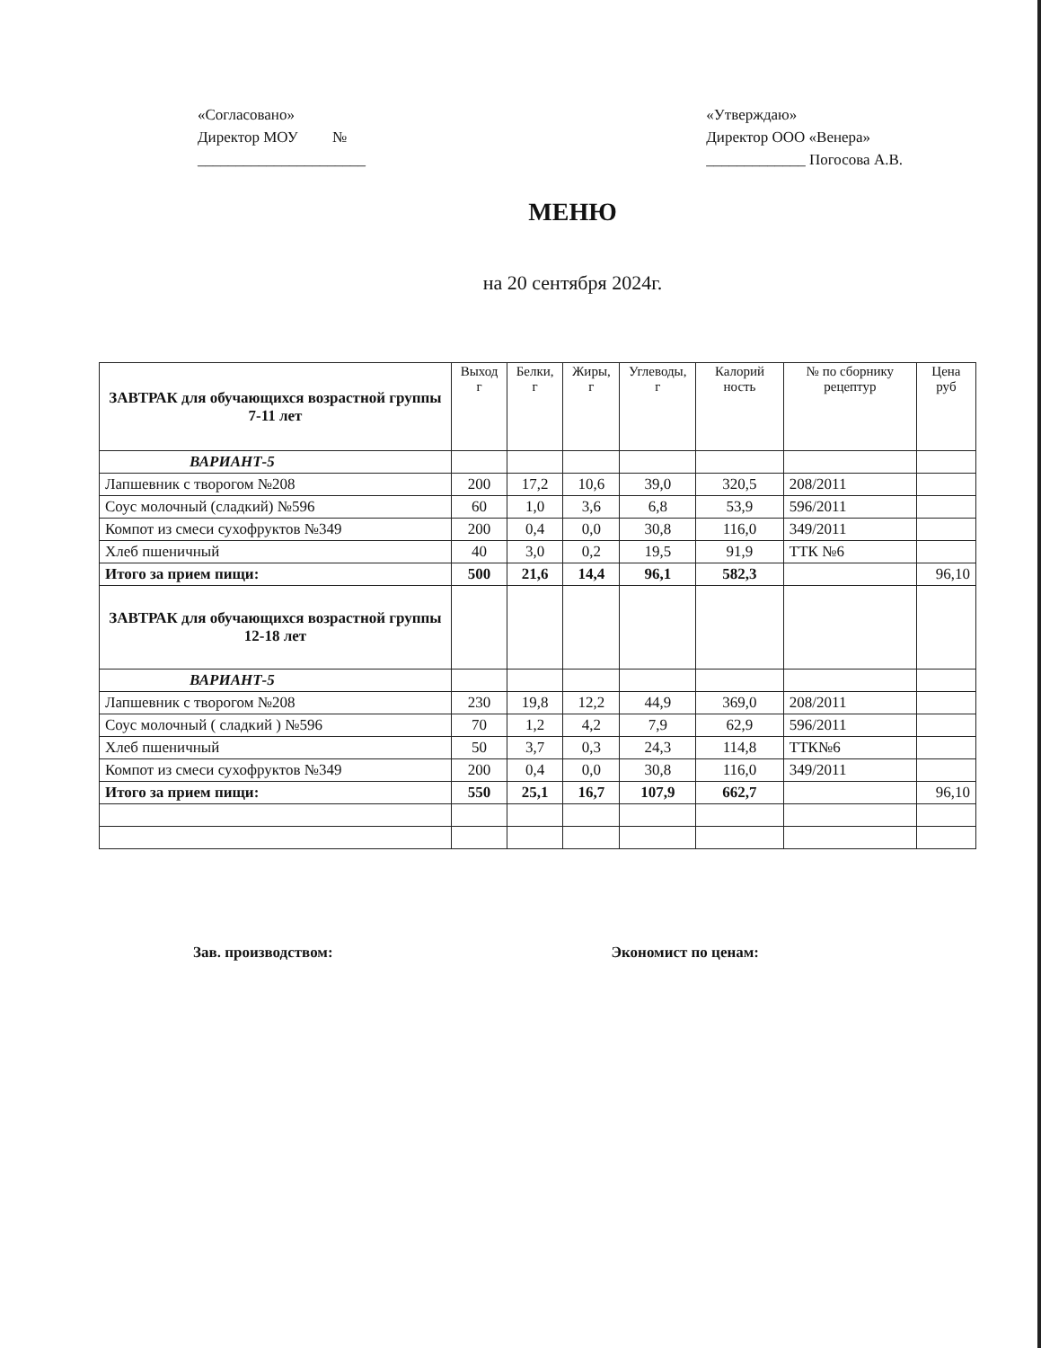«Согласовано»
Директор МОУ №
______________________
«Утверждаю»
Директор ООО «Венера»
_____________ Погосова А.В.
МЕНЮ
на 20 сентября 2024г.
| ЗАВТРАК для обучающихся возрастной группы 7-11 лет | Выход г | Белки, г | Жиры, г | Углеводы, г | Калорий ность | № по сборнику рецептур | Цена руб |
| --- | --- | --- | --- | --- | --- | --- | --- |
| ВАРИАНТ-5 | | | | | | | |
| Лапшевник с творогом №208 | 200 | 17,2 | 10,6 | 39,0 | 320,5 | 208/2011 | |
| Соус молочный (сладкий) №596 | 60 | 1,0 | 3,6 | 6,8 | 53,9 | 596/2011 | |
| Компот из смеси сухофруктов №349 | 200 | 0,4 | 0,0 | 30,8 | 116,0 | 349/2011 | |
| Хлеб пшеничный | 40 | 3,0 | 0,2 | 19,5 | 91,9 | ТТК №6 | |
| Итого за прием пищи: | 500 | 21,6 | 14,4 | 96,1 | 582,3 | | 96,10 |
| ЗАВТРАК для обучающихся возрастной группы 12-18 лет | | | | | | | |
| ВАРИАНТ-5 | | | | | | | |
| Лапшевник с творогом №208 | 230 | 19,8 | 12,2 | 44,9 | 369,0 | 208/2011 | |
| Соус молочный ( сладкий ) №596 | 70 | 1,2 | 4,2 | 7,9 | 62,9 | 596/2011 | |
| Хлеб пшеничный | 50 | 3,7 | 0,3 | 24,3 | 114,8 | ТТК№6 | |
| Компот из смеси сухофруктов №349 | 200 | 0,4 | 0,0 | 30,8 | 116,0 | 349/2011 | |
| Итого за прием пищи: | 550 | 25,1 | 16,7 | 107,9 | 662,7 | | 96,10 |
Зав. производством: Экономист по ценам: